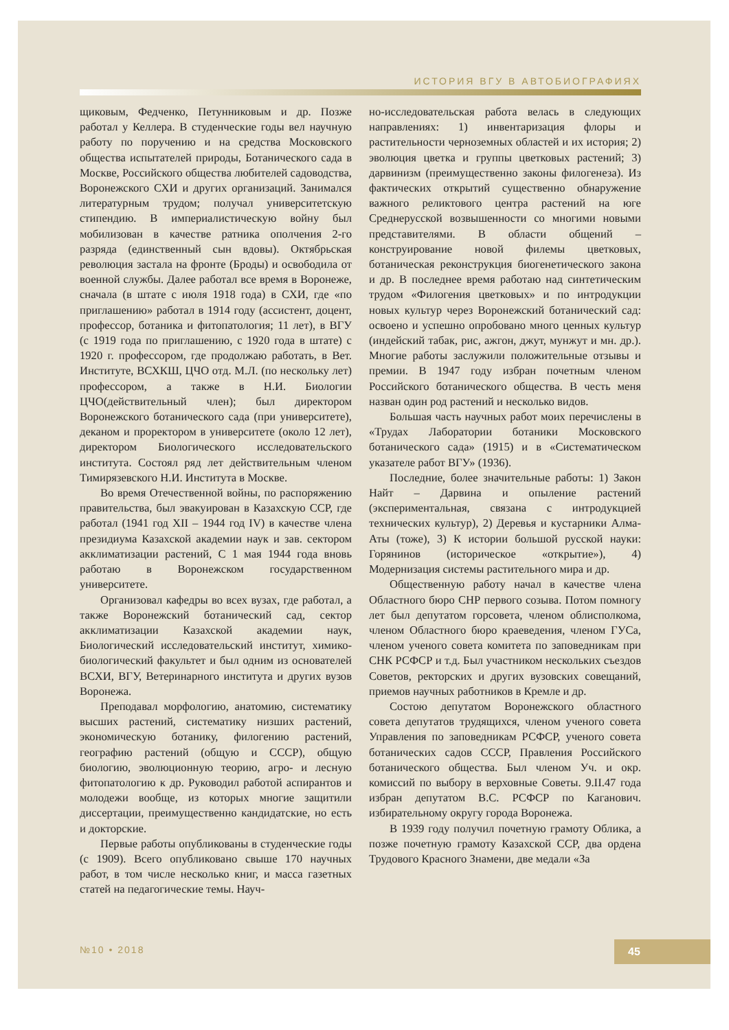ИСТОРИЯ ВГУ В АВТОБИОГРАФИЯХ
щиковым, Федченко, Петунниковым и др. Позже работал у Келлера. В студенческие годы вел научную работу по поручению и на средства Московского общества испытателей природы, Ботанического сада в Москве, Российского общества любителей садоводства, Воронежского СХИ и других организаций. Занимался литературным трудом; получал университетскую стипендию. В империалистическую войну был мобилизован в качестве ратника ополчения 2-го разряда (единственный сын вдовы). Октябрьская революция застала на фронте (Броды) и освободила от военной службы. Далее работал все время в Воронеже, сначала (в штате с июля 1918 года) в СХИ, где «по приглашению» работал в 1914 году (ассистент, доцент, профессор, ботаника и фитопатология; 11 лет), в ВГУ (с 1919 года по приглашению, с 1920 года в штате) с 1920 г. профессором, где продолжаю работать, в Вет. Институте, ВСХКШ, ЦЧО отд. М.Л. (по нескольку лет) профессором, а также в Н.И. Биологии ЦЧО(действительный член); был директором Воронежского ботанического сада (при университете), деканом и проректором в университете (около 12 лет), директором Биологического исследовательского института. Состоял ряд лет действительным членом Тимирязевского Н.И. Института в Москве.
Во время Отечественной войны, по распоряжению правительства, был эвакуирован в Казахскую ССР, где работал (1941 год XII – 1944 год IV) в качестве члена президиума Казахской академии наук и зав. сектором акклиматизации растений, С 1 мая 1944 года вновь работаю в Воронежском государственном университете.
Организовал кафедры во всех вузах, где работал, а также Воронежский ботанический сад, сектор акклиматизации Казахской академии наук, Биологический исследовательский институт, химико-биологический факультет и был одним из основателей ВСХИ, ВГУ, Ветеринарного института и других вузов Воронежа.
Преподавал морфологию, анатомию, систематику высших растений, систематику низших растений, экономическую ботанику, филогению растений, географию растений (общую и СССР), общую биологию, эволюционную теорию, агро- и лесную фитопатологию к др. Руководил работой аспирантов и молодежи вообще, из которых многие защитили диссертации, преимущественно кандидатские, но есть и докторские.
Первые работы опубликованы в студенческие годы (с 1909). Всего опубликовано свыше 170 научных работ, в том числе несколько книг, и масса газетных статей на педагогические темы. Науч-
но-исследовательская работа велась в следующих направлениях: 1) инвентаризация флоры и растительности черноземных областей и их история; 2) эволюция цветка и группы цветковых растений; 3) дарвинизм (преимущественно законы филогенеза). Из фактических открытий существенно обнаружение важного реликтового центра растений на юге Среднерусской возвышенности со многими новыми представителями. В области общений – конструирование новой филемы цветковых, ботаническая реконструкция биогенетического закона и др. В последнее время работаю над синтетическим трудом «Филогения цветковых» и по интродукции новых культур через Воронежский ботанический сад: освоено и успешно опробовано много ценных культур (индейский табак, рис, ажгон, джут, мунжут и мн. др.). Многие работы заслужили положительные отзывы и премии. В 1947 году избран почетным членом Российского ботанического общества. В честь меня назван один род растений и несколько видов.
Большая часть научных работ моих перечислены в «Трудах Лаборатории ботаники Московского ботанического сада» (1915) и в «Систематическом указателе работ ВГУ» (1936).
Последние, более значительные работы: 1) Закон Найт – Дарвина и опыление растений (экспериментальная, связана с интродукцией технических культур), 2) Деревья и кустарники Алма-Аты (тоже), 3) К истории большой русской науки: Горянинов (историческое «открытие»), 4) Модернизация системы растительного мира и др.
Общественную работу начал в качестве члена Областного бюро СНР первого созыва. Потом помногу лет был депутатом горсовета, членом облисполкома, членом Областного бюро краеведения, членом ГУСа, членом ученого совета комитета по заповедникам при СНК РСФСР и т.д. Был участником нескольких съездов Советов, ректорских и других вузовских совещаний, приемов научных работников в Кремле и др.
Состою депутатом Воронежского областного совета депутатов трудящихся, членом ученого совета Управления по заповедникам РСФСР, ученого совета ботанических садов СССР, Правления Российского ботанического общества. Был членом Уч. и окр. комиссий по выбору в верховные Советы. 9.II.47 года избран депутатом В.С. РСФСР по Каганович. избирательному округу города Воронежа.
В 1939 году получил почетную грамоту Облика, а позже почетную грамоту Казахской ССР, два ордена Трудового Красного Знамени, две медали «За
№10 • 2018 45